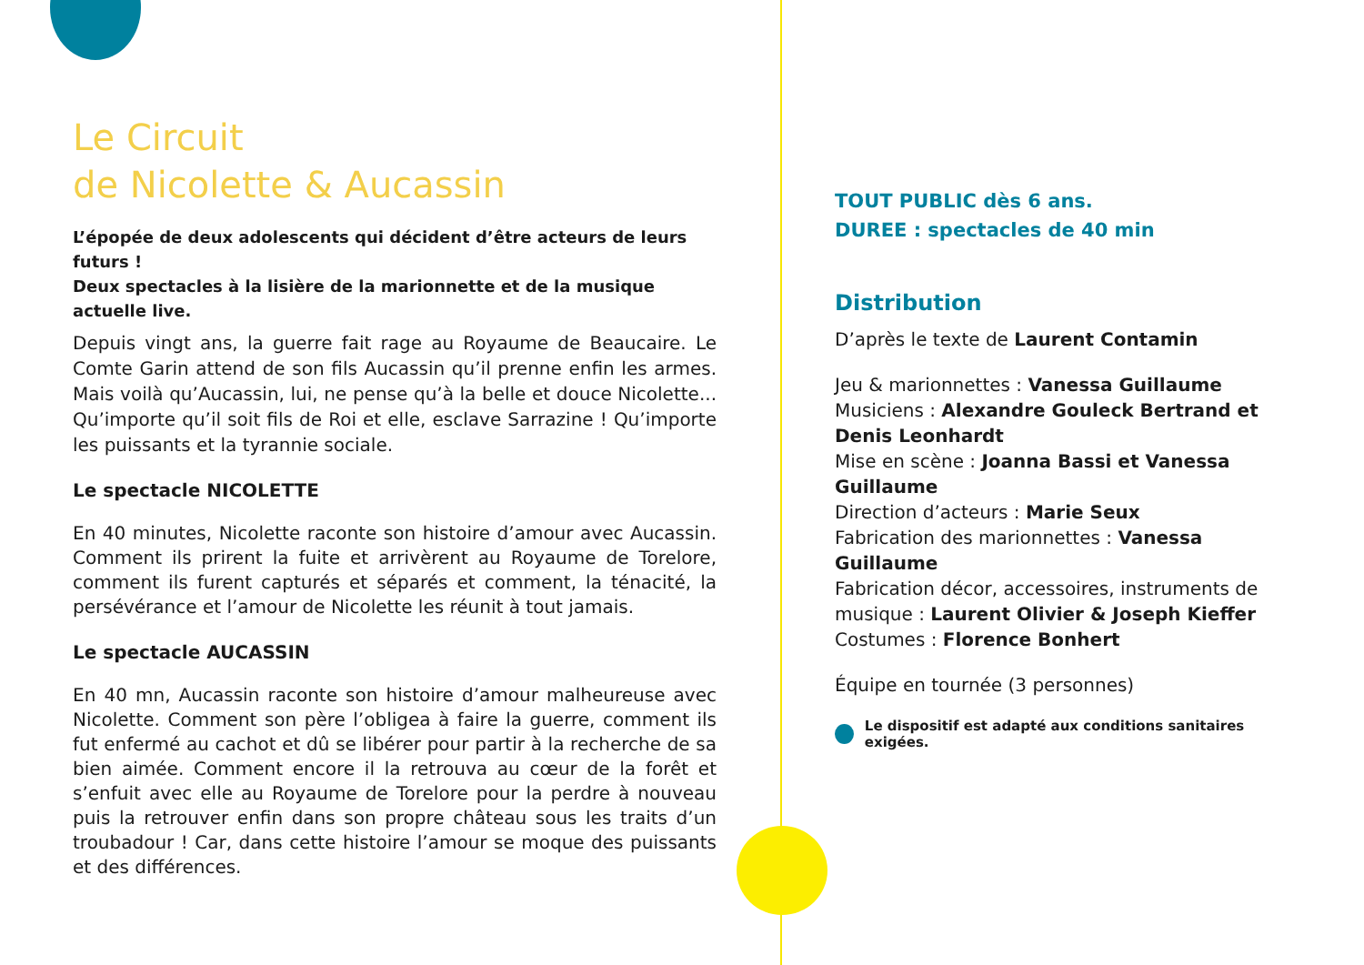Le Circuit
de Nicolette & Aucassin
L’épopée de deux adolescents qui décident d’être acteurs de leurs futurs !
Deux spectacles à la lisière de la marionnette et de la musique actuelle live.
Depuis vingt ans, la guerre fait rage au Royaume de Beaucaire. Le Comte Garin attend de son fils Aucassin qu’il prenne enfin les armes. Mais voilà qu’Aucassin, lui, ne pense qu’à la belle et douce Nicolette... Qu’importe qu’il soit fils de Roi et elle, esclave Sarrazine ! Qu’importe les puissants et la tyrannie sociale.
Le spectacle NICOLETTE
En 40 minutes, Nicolette raconte son histoire d’amour avec Aucassin. Comment ils prirent la fuite et arrivèrent au Royaume de Torelore, comment ils furent capturés et séparés et comment, la ténacité, la persévérance et l’amour de Nicolette les réunit à tout jamais.
Le spectacle AUCASSIN
En 40 mn, Aucassin raconte son histoire d’amour malheureuse avec Nicolette. Comment son père l’obligea à faire la guerre, comment ils fut enfermé au cachot et dû se libérer pour partir à la recherche de sa bien aimée. Comment encore il la retrouva au cœur de la forêt et s’enfuit avec elle au Royaume de Torelore pour la perdre à nouveau puis la retrouver enfin dans son propre château sous les traits d’un troubadour ! Car, dans cette histoire l’amour se moque des puissants et des différences.
TOUT PUBLIC dès 6 ans.
DUREE : spectacles de 40 min
Distribution
D’après le texte de Laurent Contamin
Jeu & marionnettes : Vanessa Guillaume
Musiciens : Alexandre Gouleck Bertrand et Denis Leonhardt
Mise en scène : Joanna Bassi et Vanessa Guillaume
Direction d’acteurs : Marie Seux
Fabrication des marionnettes : Vanessa Guillaume
Fabrication décor, accessoires, instruments de musique : Laurent Olivier & Joseph Kieffer
Costumes : Florence Bonhert
Équipe en tournée (3 personnes)
Le dispositif est adapté aux conditions sanitaires exigées.